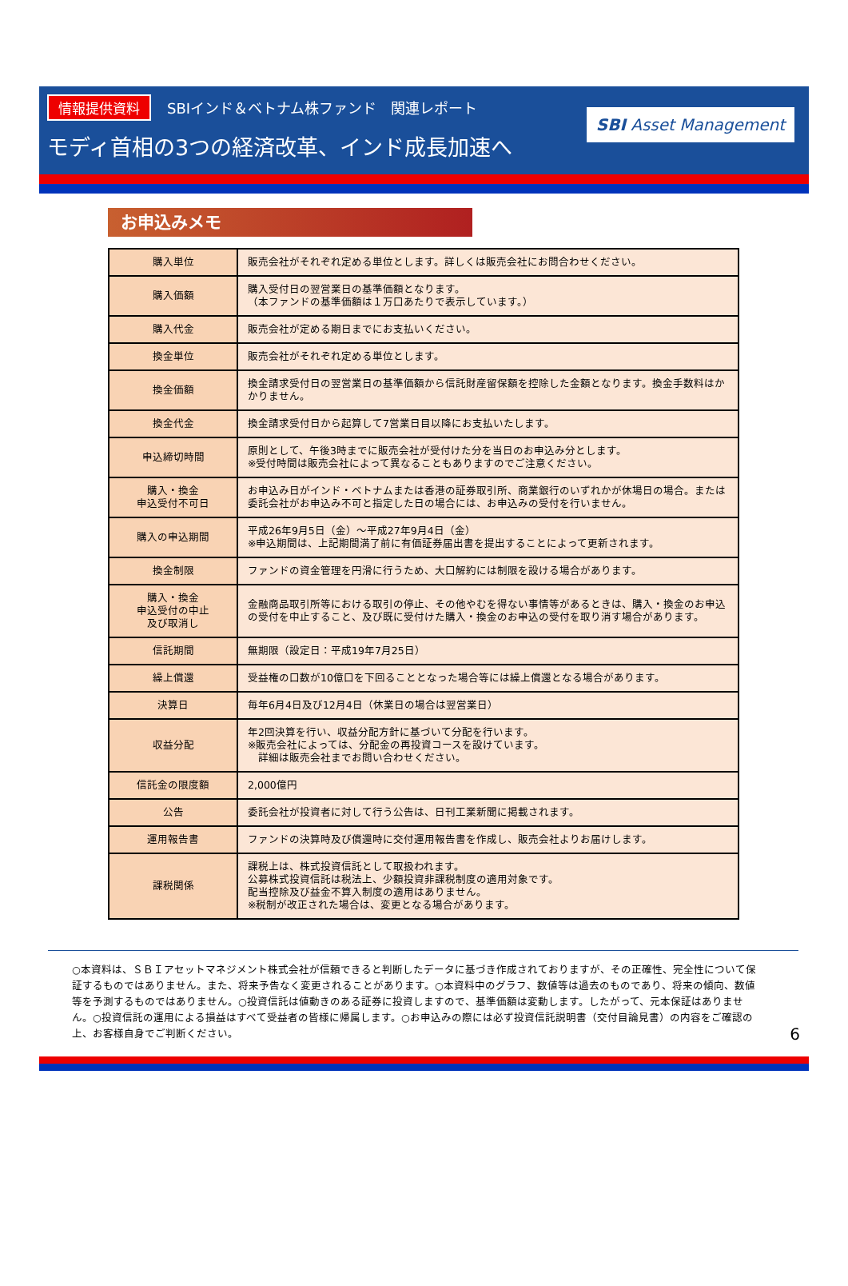情報提供資料 SBIインド＆ベトナム株ファンド　関連レポート
モディ首相の3つの経済改革、インド成長加速へ
SBI Asset Management
お申込みメモ
| 購入単位 | 販売会社がそれぞれ定める単位とします。詳しくは販売会社にお問合わせください。 |
| 購入価額 | 購入受付日の翌営業日の基準価額となります。 （本ファンドの基準価額は１万口あたりで表示しています。） |
| 購入代金 | 販売会社が定める期日までにお支払いください。 |
| 換金単位 | 販売会社がそれぞれ定める単位とします。 |
| 換金価額 | 換金請求受付日の翌営業日の基準価額から信託財産留保額を控除した金額となります。換金手数料はかかりません。 |
| 換金代金 | 換金請求受付日から起算して7営業日目以降にお支払いたします。 |
| 申込締切時間 | 原則として、午後3時までに販売会社が受付けた分を当日のお申込み分とします。 ※受付時間は販売会社によって異なることもありますのでご注意ください。 |
| 購入・換金 申込受付不可日 | お申込み日がインド・ベトナムまたは香港の証券取引所、商業銀行のいずれかが休場日の場合。または委託会社がお申込み不可と指定した日の場合には、お申込みの受付を行いません。 |
| 購入の申込期間 | 平成26年9月5日（金）～平成27年9月4日（金） ※申込期間は、上記期間満了前に有価証券届出書を提出することによって更新されます。 |
| 換金制限 | ファンドの資金管理を円滑に行うため、大口解約には制限を設ける場合があります。 |
| 購入・換金 申込受付の中止 及び取消し | 金融商品取引所等における取引の停止、その他やむを得ない事情等があるときは、購入・換金のお申込の受付を中止すること、及び既に受付けた購入・換金のお申込の受付を取り消す場合があります。 |
| 信託期間 | 無期限（設定日：平成19年7月25日） |
| 繰上償還 | 受益権の口数が10億口を下回ることとなった場合等には繰上償還となる場合があります。 |
| 決算日 | 毎年6月4日及び12月4日（休業日の場合は翌営業日） |
| 収益分配 | 年2回決算を行い、収益分配方針に基づいて分配を行います。 ※販売会社によっては、分配金の再投資コースを設けています。 詳細は販売会社までお問い合わせください。 |
| 信託金の限度額 | 2,000億円 |
| 公告 | 委託会社が投資者に対して行う公告は、日刊工業新聞に掲載されます。 |
| 運用報告書 | ファンドの決算時及び償還時に交付運用報告書を作成し、販売会社よりお届けします。 |
| 課税関係 | 課税上は、株式投資信託として取扱われます。 公募株式投資信託は税法上、少額投資非課税制度の適用対象です。 配当控除及び益金不算入制度の適用はありません。 ※税制が改正された場合は、変更となる場合があります。 |
○本資料は、ＳＢＩアセットマネジメント株式会社が信頼できると判断したデータに基づき作成されておりますが、その正確性、完全性について保証するものではありません。また、将来予告なく変更されることがあります。○本資料中のグラフ、数値等は過去のものであり、将来の傾向、数値等を予測するものではありません。○投資信託は値動きのある証券に投資しますので、基準価額は変動します。したがって、元本保証はありません。○投資信託の運用による損益はすべて受益者の皆様に帰属します。○お申込みの際には必ず投資信託説明書（交付目論見書）の内容をご確認の上、お客様自身でご判断ください。
6